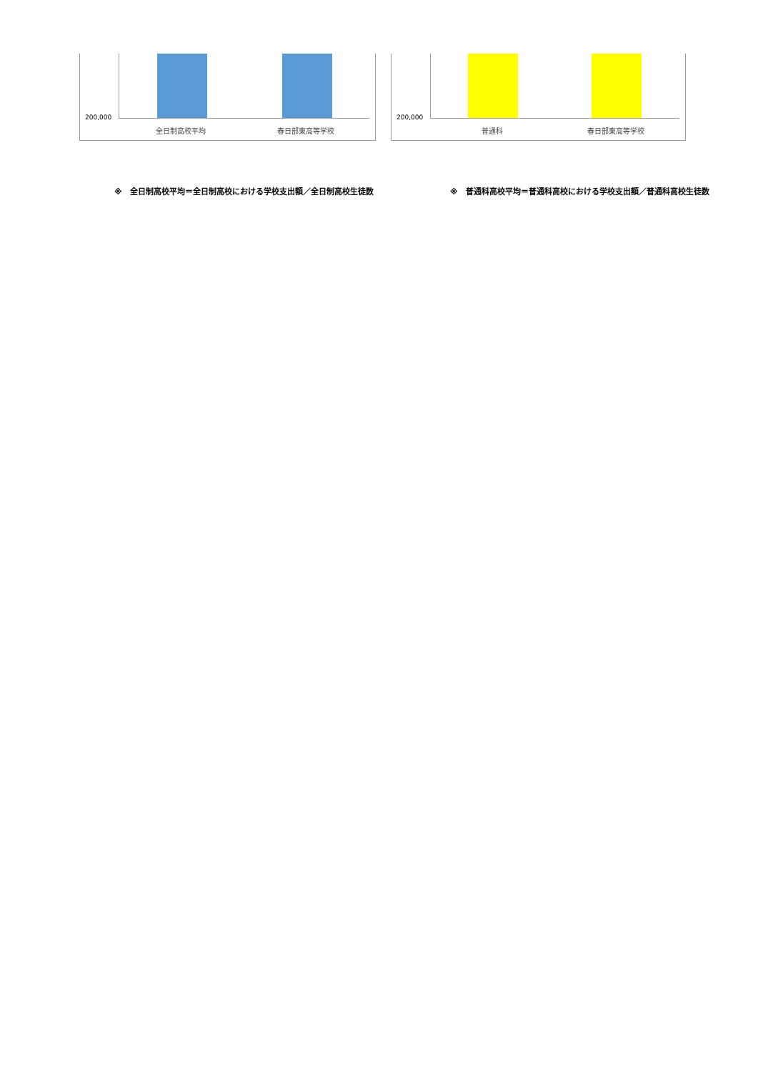200,000
全日制高校平均 春日部東高等学校
200,000
普通科 春日部東高等学校
※　全日制高校平均＝全日制高校における学校支出額／全日制高校生徒数 ※　普通科高校平均＝普通科高校における学校支出額／普通科高校生徒数